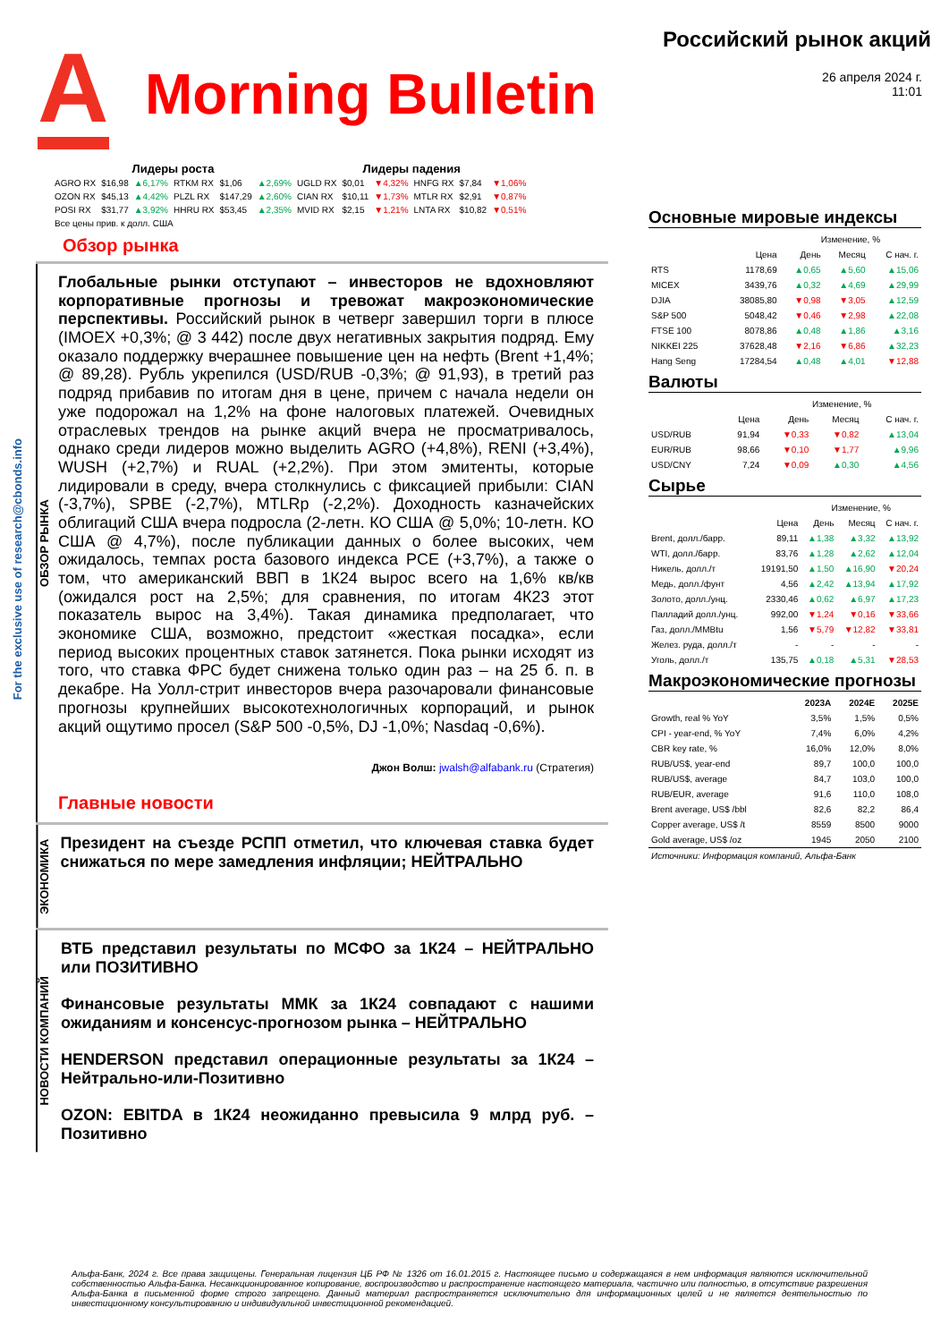A
Morning Bulletin
Российский рынок акций
26 апреля 2024 г.
11:01
For the exclusive use of research@cbonds.info
| Лидеры роста | | | | | | Лидеры падения | | | | | |
| --- | --- | --- | --- | --- | --- | --- | --- | --- | --- | --- | --- |
| AGRO RX | $16,98 | ▲6,17% | RTKM RX | $1,06 | ▲2,69% | UGLD RX | $0,01 | ▼4,32% | HNFG RX | $7,84 | ▼1,06% |
| OZON RX | $45,13 | ▲4,42% | PLZL RX | $147,29 | ▲2,60% | CIAN RX | $10,11 | ▼1,73% | MTLR RX | $2,91 | ▼0,87% |
| POSI RX | $31,77 | ▲3,92% | HHRU RX | $53,45 | ▲2,35% | MVID RX | $2,15 | ▼1,21% | LNTA RX | $10,82 | ▼0,51% |
| Все цены прив. к долл. США | | | | | | | | | | | |
Обзор рынка
ОБЗОР РЫНКА
Глобальные рынки отступают – инвесторов не вдохновляют корпоративные прогнозы и тревожат макроэкономические перспективы. Российский рынок в четверг завершил торги в плюсе (IMOEX +0,3%; @ 3 442) после двух негативных закрытия подряд. Ему оказало поддержку вчерашнее повышение цен на нефть (Brent +1,4%; @ 89,28). Рубль укрепился (USD/RUB -0,3%; @ 91,93), в третий раз подряд прибавив по итогам дня в цене, причем с начала недели он уже подорожал на 1,2% на фоне налоговых платежей. Очевидных отраслевых трендов на рынке акций вчера не просматривалось, однако среди лидеров можно выделить AGRO (+4,8%), RENI (+3,4%), WUSH (+2,7%) и RUAL (+2,2%). При этом эмитенты, которые лидировали в среду, вчера столкнулись с фиксацией прибыли: CIAN (-3,7%), SPBE (-2,7%), MTLRp (-2,2%). Доходность казначейских облигаций США вчера подросла (2-летн. КО США @ 5,0%; 10-летн. КО США @ 4,7%), после публикации данных о более высоких, чем ожидалось, темпах роста базового индекса PCE (+3,7%), а также о том, что американский ВВП в 1К24 вырос всего на 1,6% кв/кв (ожидался рост на 2,5%; для сравнения, по итогам 4К23 этот показатель вырос на 3,4%). Такая динамика предполагает, что экономике США, возможно, предстоит «жесткая посадка», если период высоких процентных ставок затянется. Пока рынки исходят из того, что ставка ФРС будет снижена только один раз – на 25 б. п. в декабре. На Уолл-стрит инвесторов вчера разочаровали финансовые прогнозы крупнейших высокотехнологичных корпораций, и рынок акций ощутимо просел (S&P 500 -0,5%, DJ -1,0%; Nasdaq -0,6%).
Джон Волш: jwalsh@alfabank.ru (Стратегия)
Главные новости
ЭКОНОМИКА
Президент на съезде РСПП отметил, что ключевая ставка будет снижаться по мере замедления инфляции; НЕЙТРАЛЬНО
НОВОСТИ КОМПАНИЙ
ВТБ представил результаты по МСФО за 1К24 – НЕЙТРАЛЬНО или ПОЗИТИВНО
Финансовые результаты ММК за 1К24 совпадают с нашими ожиданиям и консенсус-прогнозом рынка – НЕЙТРАЛЬНО
HENDERSON представил операционные результаты за 1К24 – Нейтрально-или-Позитивно
OZON: EBITDA в 1К24 неожиданно превысила 9 млрд руб. – Позитивно
Основные мировые индексы
| | | Изменение, % | | |
| --- | --- | --- | --- | --- |
| | Цена | День | Месяц | С нач. г. |
| RTS | 1178,69 | ▲0,65 | ▲5,60 | ▲15,06 |
| MICEX | 3439,76 | ▲0,32 | ▲4,69 | ▲29,99 |
| DJIA | 38085,80 | ▼0,98 | ▼3,05 | ▲12,59 |
| S&P 500 | 5048,42 | ▼0,46 | ▼2,98 | ▲22,08 |
| FTSE 100 | 8078,86 | ▲0,48 | ▲1,86 | ▲3,16 |
| NIKKEI 225 | 37628,48 | ▼2,16 | ▼6,86 | ▲32,23 |
| Hang Seng | 17284,54 | ▲0,48 | ▲4,01 | ▼12,88 |
Валюты
| | | Изменение, % | | |
| --- | --- | --- | --- | --- |
| | Цена | День | Месяц | С нач. г. |
| USD/RUB | 91,94 | ▼0,33 | ▼0,82 | ▲13,04 |
| EUR/RUB | 98,66 | ▼0,10 | ▼1,77 | ▲9,96 |
| USD/CNY | 7,24 | ▼0,09 | ▲0,30 | ▲4,56 |
Сырье
| | | Изменение, % | | |
| --- | --- | --- | --- | --- |
| | Цена | День | Месяц | С нач. г. |
| Brent, долл./барр. | 89,11 | ▲1,38 | ▲3,32 | ▲13,92 |
| WTI, долл./барр. | 83,76 | ▲1,28 | ▲2,62 | ▲12,04 |
| Никель, долл./т | 19191,50 | ▲1,50 | ▲16,90 | ▼20,24 |
| Медь, долл./фунт | 4,56 | ▲2,42 | ▲13,94 | ▲17,92 |
| Золото, долл./унц. | 2330,46 | ▲0,62 | ▲6,97 | ▲17,23 |
| Палладий долл./унц. | 992,00 | ▼1,24 | ▼0,16 | ▼33,66 |
| Газ, долл./MMBtu | 1,56 | ▼5,79 | ▼12,82 | ▼33,81 |
| Желез. руда, долл./т | - | - | - | - |
| Уголь, долл./т | 135,75 | ▲0,18 | ▲5,31 | ▼28,53 |
Макроэкономические прогнозы
| | 2023A | 2024E | 2025E |
| --- | --- | --- | --- |
| Growth, real % YoY | 3,5% | 1,5% | 0,5% |
| CPI - year-end, % YoY | 7,4% | 6,0% | 4,2% |
| CBR key rate, % | 16,0% | 12,0% | 8,0% |
| RUB/US$, year-end | 89,7 | 100,0 | 100,0 |
| RUB/US$, average | 84,7 | 103,0 | 100,0 |
| RUB/EUR, average | 91,6 | 110,0 | 108,0 |
| Brent average, US$ /bbl | 82,6 | 82,2 | 86,4 |
| Copper average, US$ /t | 8559 | 8500 | 9000 |
| Gold average, US$ /oz | 1945 | 2050 | 2100 |
Источники: Информация компаний, Альфа-Банк
Альфа-Банк, 2024 г. Все права защищены. Генеральная лицензия ЦБ РФ № 1326 от 16.01.2015 г. Настоящее письмо и содержащаяся в нем информация являются исключительной собственностью Альфа-Банка. Несанкционированное копирование, воспроизводство и распространение настоящего материала, частично или полностью, в отсутствие разрешения Альфа-Банка в письменной форме строго запрещено. Данный материал распространяется исключительно для информационных целей и не является деятельностью по инвестиционному консультированию и индивидуальной инвестиционной рекомендацией.